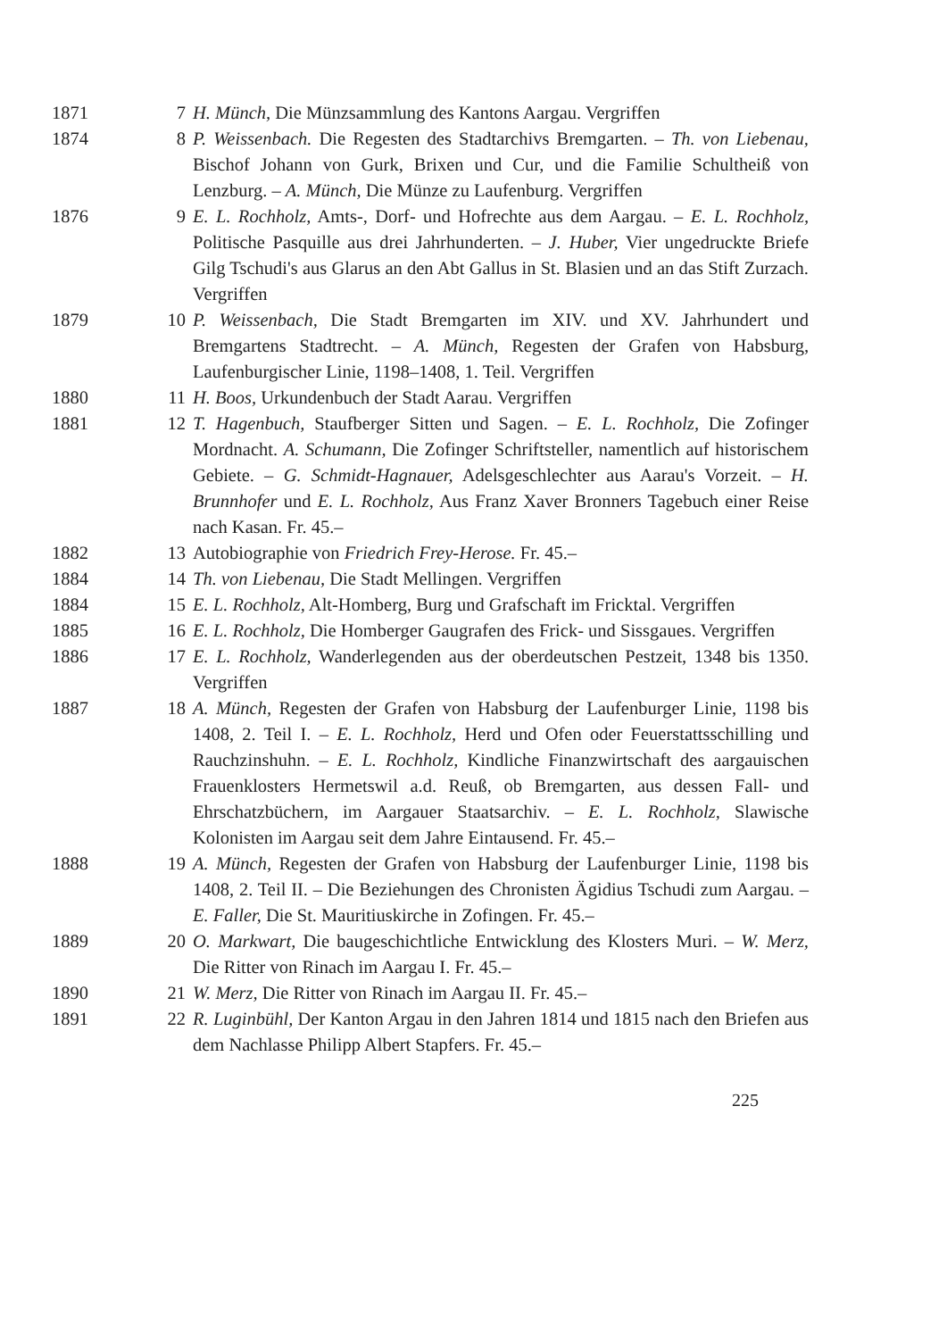1871 7 H. Münch, Die Münzsammlung des Kantons Aargau. Vergriffen
1874 8 P. Weissenbach. Die Regesten des Stadtarchivs Bremgarten. – Th. von Liebenau, Bischof Johann von Gurk, Brixen und Cur, und die Familie Schultheiß von Lenzburg. – A. Münch, Die Münze zu Laufenburg. Vergriffen
1876 9 E. L. Rochholz, Amts-, Dorf- und Hofrechte aus dem Aargau. – E. L. Rochholz, Politische Pasquille aus drei Jahrhunderten. – J. Huber, Vier ungedruckte Briefe Gilg Tschudi's aus Glarus an den Abt Gallus in St. Blasien und an das Stift Zurzach. Vergriffen
1879 10 P. Weissenbach, Die Stadt Bremgarten im XIV. und XV. Jahrhundert und Bremgartens Stadtrecht. – A. Münch, Regesten der Grafen von Habsburg, Laufenburgischer Linie, 1198–1408, 1. Teil. Vergriffen
1880 11 H. Boos, Urkundenbuch der Stadt Aarau. Vergriffen
1881 12 T. Hagenbuch, Staufberger Sitten und Sagen. – E. L. Rochholz, Die Zofinger Mordnacht. A. Schumann, Die Zofinger Schriftsteller, namentlich auf historischem Gebiete. – G. Schmidt-Hagnauer, Adelsgeschlechter aus Aarau's Vorzeit. – H. Brunnhofer und E. L. Rochholz, Aus Franz Xaver Bronners Tagebuch einer Reise nach Kasan. Fr. 45.–
1882 13 Autobiographie von Friedrich Frey-Herose. Fr. 45.–
1884 14 Th. von Liebenau, Die Stadt Mellingen. Vergriffen
1884 15 E. L. Rochholz, Alt-Homberg, Burg und Grafschaft im Fricktal. Vergriffen
1885 16 E. L. Rochholz, Die Homberger Gaugrafen des Frick- und Sissgaues. Vergriffen
1886 17 E. L. Rochholz, Wanderlegenden aus der oberdeutschen Pestzeit, 1348 bis 1350. Vergriffen
1887 18 A. Münch, Regesten der Grafen von Habsburg der Laufenburger Linie, 1198 bis 1408, 2. Teil I. – E. L. Rochholz, Herd und Ofen oder Feuerstattsschilling und Rauchzinshuhn. – E. L. Rochholz, Kindliche Finanzwirtschaft des aargauischen Frauenklosters Hermetswil a.d. Reuß, ob Bremgarten, aus dessen Fall- und Ehrschatzbüchern, im Aargauer Staatsarchiv. – E. L. Rochholz, Slawische Kolonisten im Aargau seit dem Jahre Eintausend. Fr. 45.–
1888 19 A. Münch, Regesten der Grafen von Habsburg der Laufenburger Linie, 1198 bis 1408, 2. Teil II. – Die Beziehungen des Chronisten Ägidius Tschudi zum Aargau. – E. Faller, Die St. Mauritiuskirche in Zofingen. Fr. 45.–
1889 20 O. Markwart, Die baugeschichtliche Entwicklung des Klosters Muri. – W. Merz, Die Ritter von Rinach im Aargau I. Fr. 45.–
1890 21 W. Merz, Die Ritter von Rinach im Aargau II. Fr. 45.–
1891 22 R. Luginbühl, Der Kanton Argau in den Jahren 1814 und 1815 nach den Briefen aus dem Nachlasse Philipp Albert Stapfers. Fr. 45.–
225